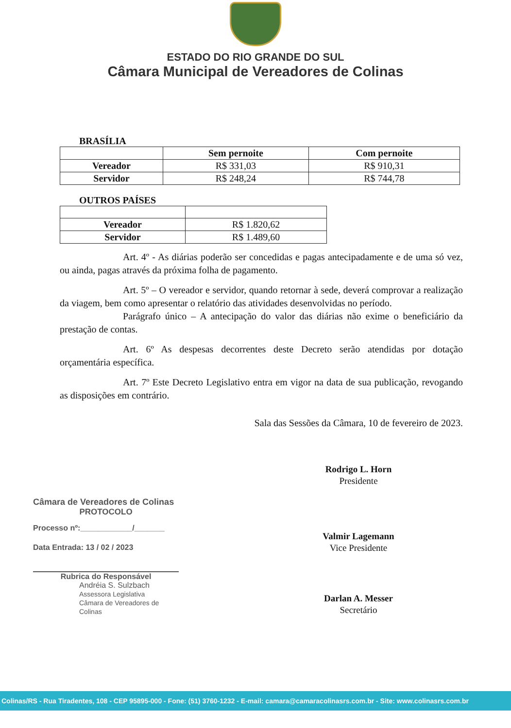ESTADO DO RIO GRANDE DO SUL
Câmara Municipal de Vereadores de Colinas
BRASÍLIA
| | Sem pernoite | Com pernoite |
| --- | --- | --- |
| Vereador | R$ 331,03 | R$ 910,31 |
| Servidor | R$ 248,24 | R$ 744,78 |
OUTROS PAÍSES
| Vereador | R$ 1.820,62 |
| Servidor | R$ 1.489,60 |
Art. 4º - As diárias poderão ser concedidas e pagas antecipadamente e de uma só vez, ou ainda, pagas através da próxima folha de pagamento.
Art. 5º – O vereador e servidor, quando retornar à sede, deverá comprovar a realização da viagem, bem como apresentar o relatório das atividades desenvolvidas no período.
Parágrafo único – A antecipação do valor das diárias não exime o beneficiário da prestação de contas.
Art. 6º As despesas decorrentes deste Decreto serão atendidas por dotação orçamentária específica.
Art. 7º Este Decreto Legislativo entra em vigor na data de sua publicação, revogando as disposições em contrário.
Sala das Sessões da Câmara, 10 de fevereiro de 2023.
Rodrigo L. Horn
Presidente
Valmir Lagemann
Vice Presidente
Darlan A. Messer
Secretário
Câmara de Vereadores de Colinas
PROTOCOLO
Processo nº:____________/_______
Data Entrada: 13 / 02 / 2023
Rubrica do Responsável
Andréia S. Sulzbach
Assessora Legislativa
Câmara de Vereadores de Colinas
Colinas/RS - Rua Tiradentes, 108 - CEP 95895-000 - Fone: (51) 3760-1232 - E-mail: camara@camaracolinasrs.com.br - Site: www.colinasrs.com.br